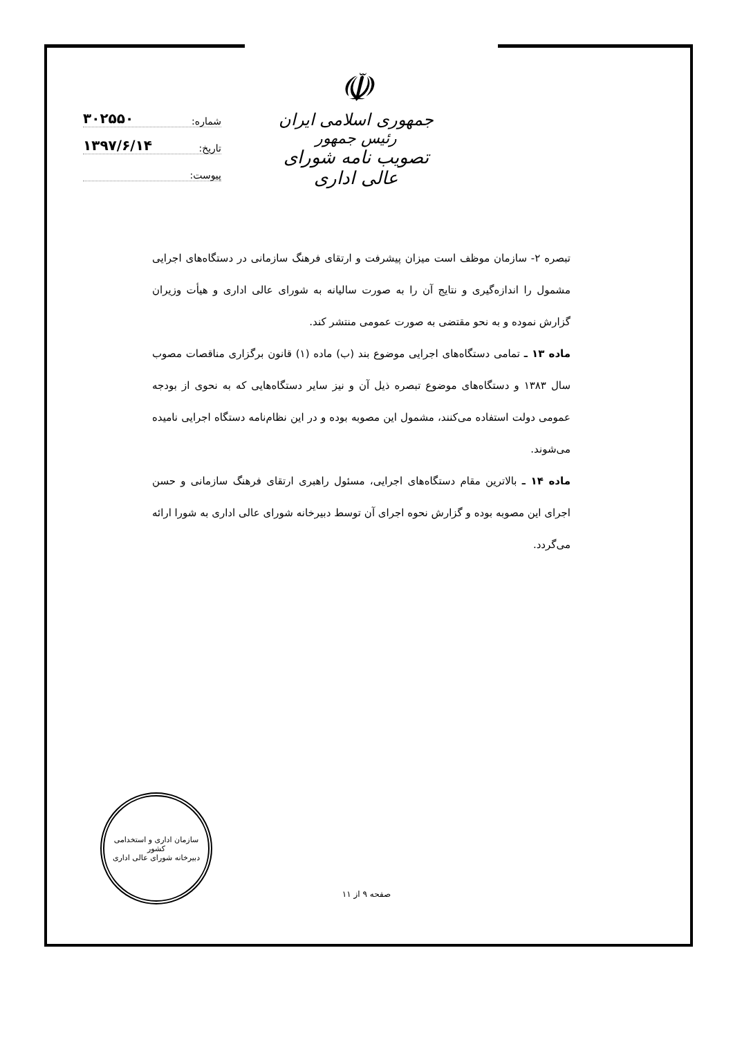☫
جمهوری اسلامی ایران
رئیس جمهور
تصویب نامه شورای عالی اداری
شماره: ۳۰۲۵۵۰
تاریخ: ۱۳۹۷/۶/۱۴
پیوست:
تبصره ۲- سازمان موظف است میزان پیشرفت و ارتقای فرهنگ سازمانی در دستگاه‌های اجرایی مشمول را اندازه‌گیری و نتایج آن را به صورت سالیانه به شورای عالی اداری و هیأت وزیران گزارش نموده و به نحو مقتضی به صورت عمومی منتشر کند.
ماده ۱۳ ـ تمامی دستگاه‌های اجرایی موضوع بند (ب) ماده (۱) قانون برگزاری مناقصات مصوب سال ۱۳۸۳ و دستگاه‌های موضوع تبصره ذیل آن و نیز سایر دستگاه‌هایی که به نحوی از بودجه عمومی دولت استفاده می‌کنند، مشمول این مصوبه بوده و در این نظام‌نامه دستگاه اجرایی نامیده می‌شوند.
ماده ۱۴ ـ بالاترین مقام دستگاه‌های اجرایی، مسئول راهبری ارتقای فرهنگ سازمانی و حسن اجرای این مصوبه بوده و گزارش نحوه اجرای آن توسط دبیرخانه شورای عالی اداری به شورا ارائه می‌گردد.
سازمان اداری و استخدامی کشور
دبیرخانه شورای عالی اداری
صفحه ۹ از ۱۱